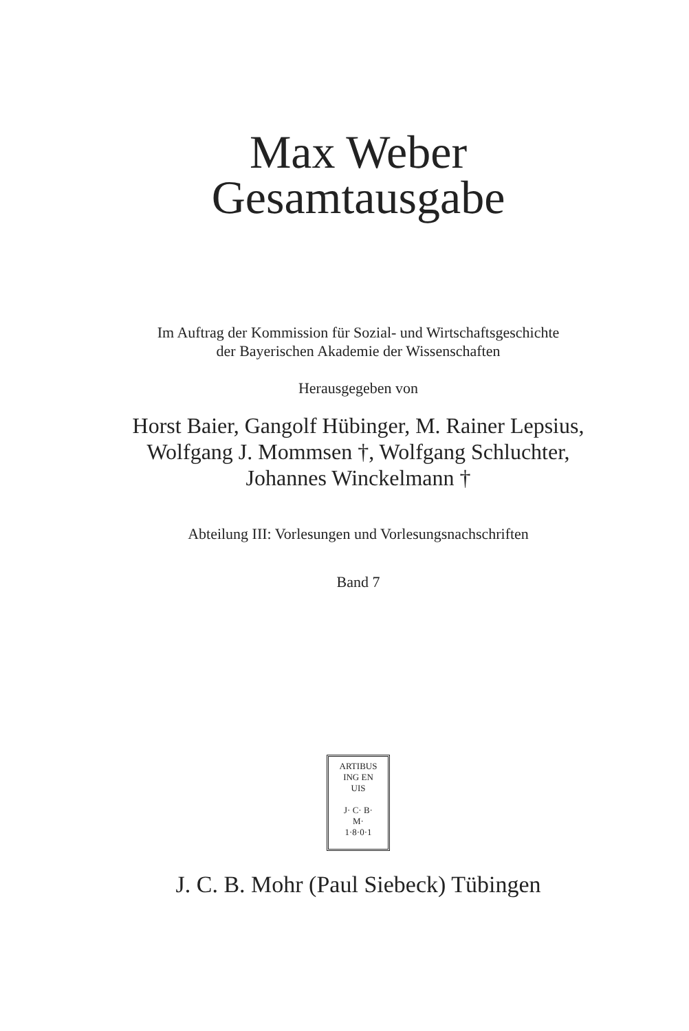Max Weber
Gesamtausgabe
Im Auftrag der Kommission für Sozial- und Wirtschaftsgeschichte
der Bayerischen Akademie der Wissenschaften
Herausgegeben von
Horst Baier, Gangolf Hübinger, M. Rainer Lepsius,
Wolfgang J. Mommsen †, Wolfgang Schluchter,
Johannes Winckelmann †
Abteilung III: Vorlesungen und Vorlesungsnachschriften
Band 7
ARTIBUS
ING EN
UIS
J· C· B·
M·
1·8·0·1
J. C. B. Mohr (Paul Siebeck) Tübingen